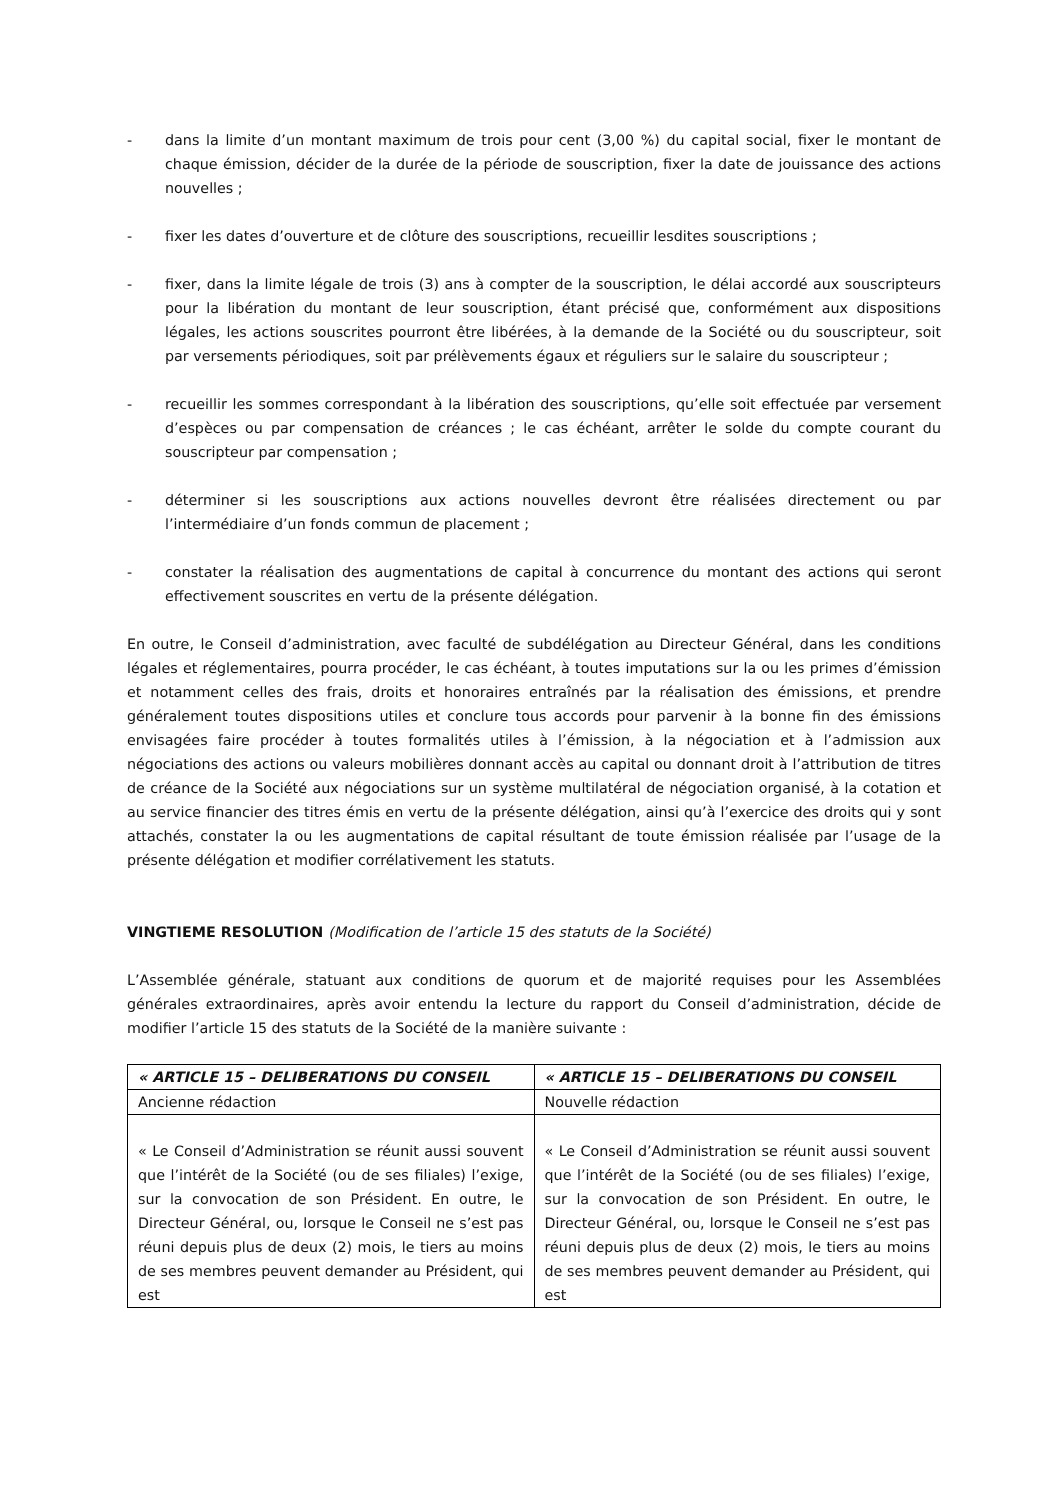- dans la limite d’un montant maximum de trois pour cent (3,00 %) du capital social, fixer le montant de chaque émission, décider de la durée de la période de souscription, fixer la date de jouissance des actions nouvelles ;
- fixer les dates d’ouverture et de clôture des souscriptions, recueillir lesdites souscriptions ;
- fixer, dans la limite légale de trois (3) ans à compter de la souscription, le délai accordé aux souscripteurs pour la libération du montant de leur souscription, étant précisé que, conformément aux dispositions légales, les actions souscrites pourront être libérées, à la demande de la Société ou du souscripteur, soit par versements périodiques, soit par prélèvements égaux et réguliers sur le salaire du souscripteur ;
- recueillir les sommes correspondant à la libération des souscriptions, qu’elle soit effectuée par versement d’espèces ou par compensation de créances ; le cas échéant, arrêter le solde du compte courant du souscripteur par compensation ;
- déterminer si les souscriptions aux actions nouvelles devront être réalisées directement ou par l’intermédiaire d’un fonds commun de placement ;
- constater la réalisation des augmentations de capital à concurrence du montant des actions qui seront effectivement souscrites en vertu de la présente délégation.
En outre, le Conseil d’administration, avec faculté de subdélégation au Directeur Général, dans les conditions légales et réglementaires, pourra procéder, le cas échéant, à toutes imputations sur la ou les primes d’émission et notamment celles des frais, droits et honoraires entraînés par la réalisation des émissions, et prendre généralement toutes dispositions utiles et conclure tous accords pour parvenir à la bonne fin des émissions envisagées faire procéder à toutes formalités utiles à l’émission, à la négociation et à l’admission aux négociations des actions ou valeurs mobilières donnant accès au capital ou donnant droit à l’attribution de titres de créance de la Société aux négociations sur un système multilatéral de négociation organisé, à la cotation et au service financier des titres émis en vertu de la présente délégation, ainsi qu’à l’exercice des droits qui y sont attachés, constater la ou les augmentations de capital résultant de toute émission réalisée par l’usage de la présente délégation et modifier corrélativement les statuts.
VINGTIEME RESOLUTION (Modification de l’article 15 des statuts de la Société)
L’Assemblée générale, statuant aux conditions de quorum et de majorité requises pour les Assemblées générales extraordinaires, après avoir entendu la lecture du rapport du Conseil d’administration, décide de modifier l’article 15 des statuts de la Société de la manière suivante :
| « ARTICLE 15 – DELIBERATIONS DU CONSEIL | « ARTICLE 15 – DELIBERATIONS DU CONSEIL |
| --- | --- |
| Ancienne rédaction | Nouvelle rédaction |
| « Le Conseil d’Administration se réunit aussi souvent que l’intérêt de la Société (ou de ses filiales) l’exige, sur la convocation de son Président. En outre, le Directeur Général, ou, lorsque le Conseil ne s’est pas réuni depuis plus de deux (2) mois, le tiers au moins de ses membres peuvent demander au Président, qui est | « Le Conseil d’Administration se réunit aussi souvent que l’intérêt de la Société (ou de ses filiales) l’exige, sur la convocation de son Président. En outre, le Directeur Général, ou, lorsque le Conseil ne s’est pas réuni depuis plus de deux (2) mois, le tiers au moins de ses membres peuvent demander au Président, qui est |